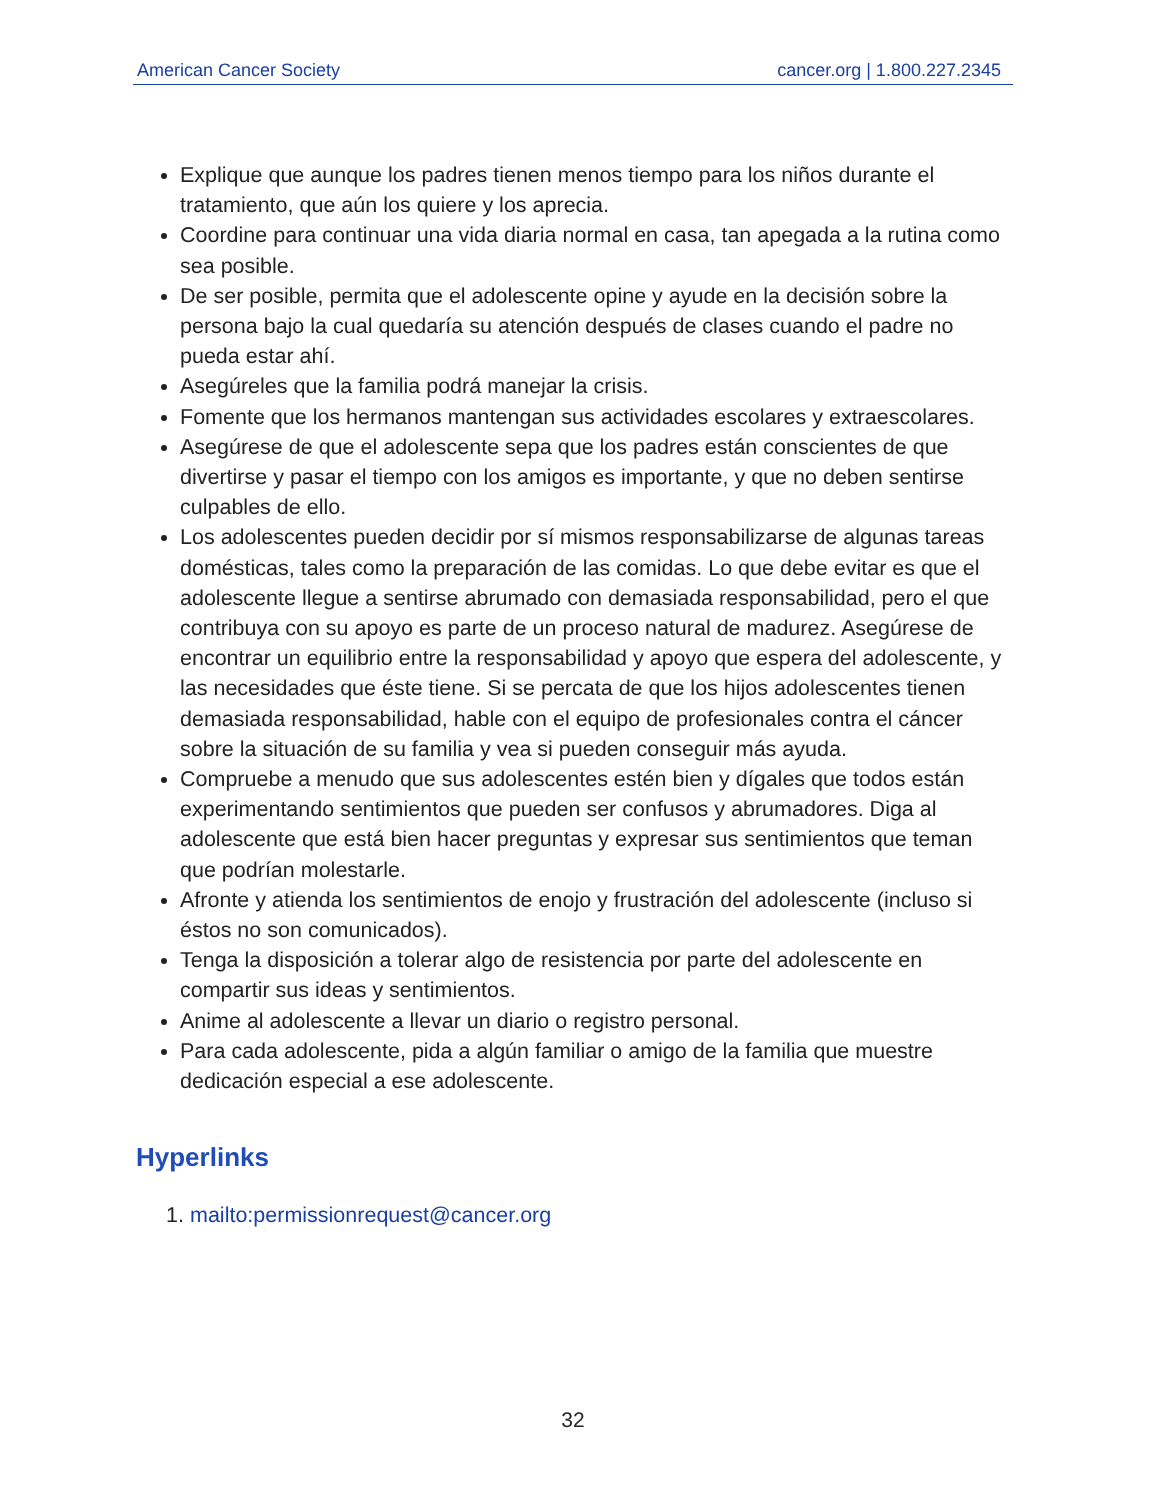American Cancer Society cancer.org | 1.800.227.2345
Explique que aunque los padres tienen menos tiempo para los niños durante el tratamiento, que aún los quiere y los aprecia.
Coordine para continuar una vida diaria normal en casa, tan apegada a la rutina como sea posible.
De ser posible, permita que el adolescente opine y ayude en la decisión sobre la persona bajo la cual quedaría su atención después de clases cuando el padre no pueda estar ahí.
Asegúreles que la familia podrá manejar la crisis.
Fomente que los hermanos mantengan sus actividades escolares y extraescolares.
Asegúrese de que el adolescente sepa que los padres están conscientes de que divertirse y pasar el tiempo con los amigos es importante, y que no deben sentirse culpables de ello.
Los adolescentes pueden decidir por sí mismos responsabilizarse de algunas tareas domésticas, tales como la preparación de las comidas. Lo que debe evitar es que el adolescente llegue a sentirse abrumado con demasiada responsabilidad, pero el que contribuya con su apoyo es parte de un proceso natural de madurez. Asegúrese de encontrar un equilibrio entre la responsabilidad y apoyo que espera del adolescente, y las necesidades que éste tiene. Si se percata de que los hijos adolescentes tienen demasiada responsabilidad, hable con el equipo de profesionales contra el cáncer sobre la situación de su familia y vea si pueden conseguir más ayuda.
Compruebe a menudo que sus adolescentes estén bien y dígales que todos están experimentando sentimientos que pueden ser confusos y abrumadores. Diga al adolescente que está bien hacer preguntas y expresar sus sentimientos que teman que podrían molestarle.
Afronte y atienda los sentimientos de enojo y frustración del adolescente (incluso si éstos no son comunicados).
Tenga la disposición a tolerar algo de resistencia por parte del adolescente en compartir sus ideas y sentimientos.
Anime al adolescente a llevar un diario o registro personal.
Para cada adolescente, pida a algún familiar o amigo de la familia que muestre dedicación especial a ese adolescente.
Hyperlinks
1. mailto:permissionrequest@cancer.org
32